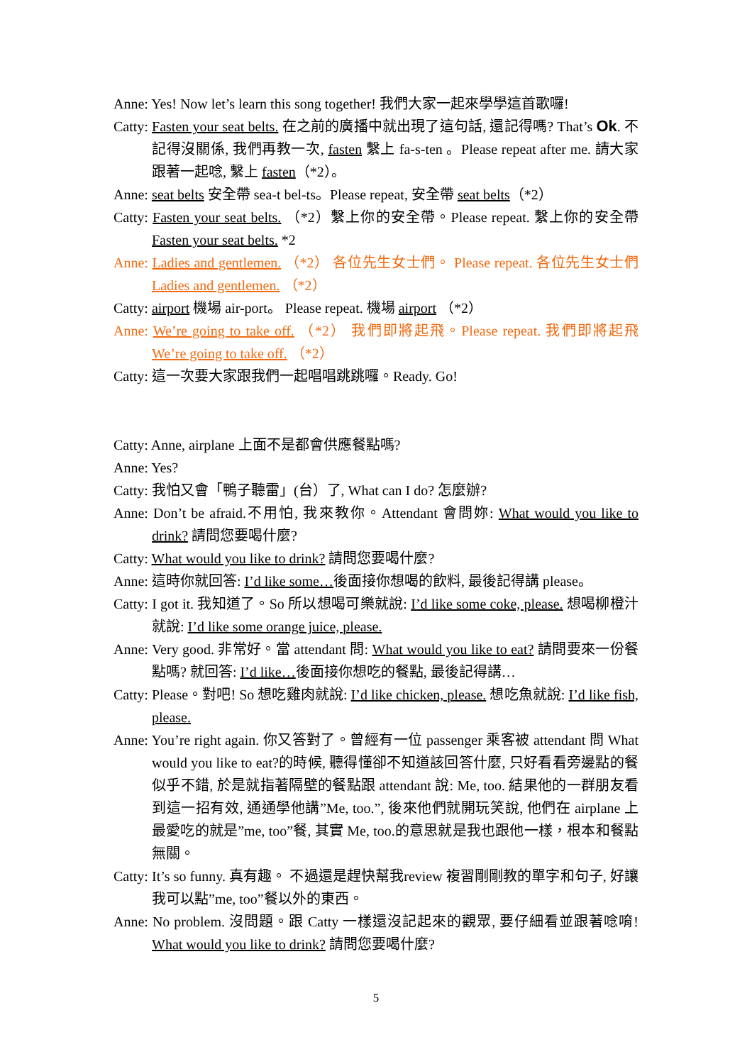Anne: Yes! Now let’s learn this song together! 我們大家一起來學學這首歌囉!
Catty: Fasten your seat belts. 在之前的廣播中就出現了這句話, 還記得嗎? That’s Ok. 不記得沒關係, 我們再教一次, fasten 繫上 fa-s-ten 。Please repeat after me. 請大家跟著一起唸, 繫上 fasten（*2）。
Anne: seat belts 安全帶 sea-t bel-ts。Please repeat, 安全帶 seat belts（*2）
Catty: Fasten your seat belts. （*2）繫上你的安全帶。Please repeat. 繫上你的安全帶 Fasten your seat belts. *2
Anne: Ladies and gentlemen. （*2） 各位先生女士們。 Please repeat. 各位先生女士們 Ladies and gentlemen. （*2）
Catty: airport 機場 air-port。 Please repeat. 機場 airport （*2）
Anne: We’re going to take off. （*2） 我們即將起飛。Please repeat. 我們即將起飛 We’re going to take off. （*2）
Catty: 這一次要大家跟我們一起唱唱跳跳囉。Ready. Go!
Catty: Anne, airplane 上面不是都會供應餐點嗎?
Anne: Yes?
Catty: 我怕又會「鴨子聽雷」(台）了, What can I do? 怎麼辦?
Anne: Don’t be afraid.不用怕, 我來教你。Attendant 會問妳: What would you like to drink? 請問您要喝什麼?
Catty: What would you like to drink? 請問您要喝什麼?
Anne: 這時你就回答: I’d like some…後面接你想喝的飲料, 最後記得講 please。
Catty: I got it. 我知道了。So 所以想喝可樂就說: I’d like some coke, please. 想喝柳橙汁就說: I’d like some orange juice, please.
Anne: Very good. 非常好。當 attendant 問: What would you like to eat? 請問要來一份餐點嗎? 就回答: I’d like…後面接你想吃的餐點, 最後記得講…
Catty: Please。對吧! So 想吃雞肉就說: I’d like chicken, please. 想吃魚就說: I’d like fish, please.
Anne: You’re right again. 你又答對了。曾經有一位 passenger 乘客被 attendant 問 What would you like to eat?的時候, 聽得懂卻不知道該回答什麼, 只好看看旁邊點的餐似乎不錯, 於是就指著隔壁的餐點跟 attendant 說: Me, too. 結果他的一群朋友看到這一招有效, 通通學他講”Me, too.”, 後來他們就開玩笑說, 他們在 airplane 上最愛吃的就是”me, too”餐, 其實 Me, too.的意思就是我也跟他一樣，根本和餐點無關。
Catty: It’s so funny. 真有趣。 不過還是趕快幫我review 複習剛剛教的單字和句子, 好讓我可以點”me, too”餐以外的東西。
Anne: No problem. 沒問題。跟 Catty 一樣還沒記起來的觀眾, 要仔細看並跟著唸唷! What would you like to drink? 請問您要喝什麼?
5